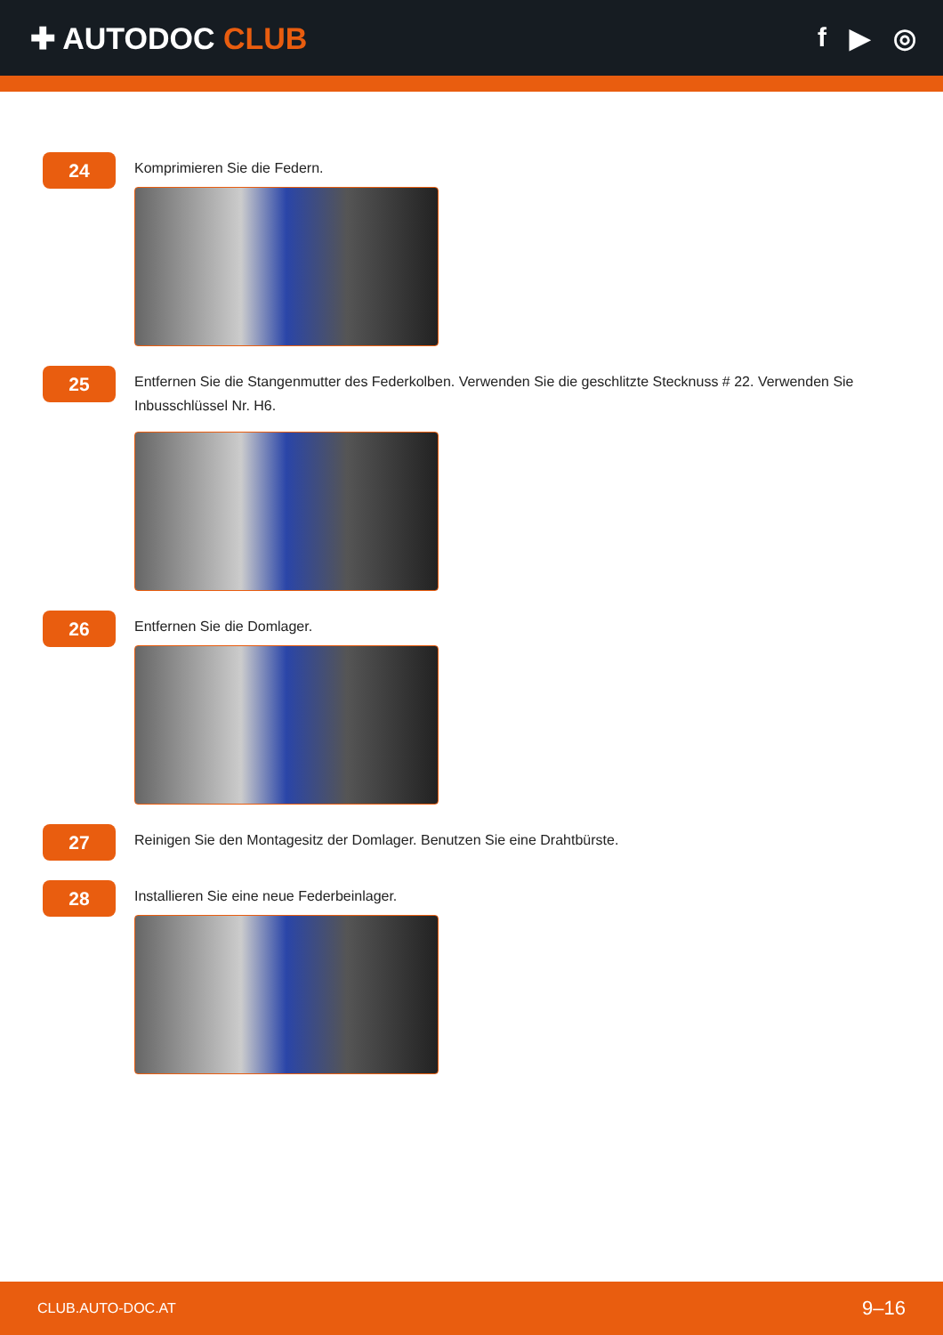✚ AUTODOC CLUB f ▶ ◎
24
Komprimieren Sie die Federn.
25
Entfernen Sie die Stangenmutter des Federkolben. Verwenden Sie die geschlitzte Stecknuss # 22. Verwenden Sie Inbusschlüssel Nr. H6.
26
Entfernen Sie die Domlager.
27
Reinigen Sie den Montagesitz der Domlager. Benutzen Sie eine Drahtbürste.
28
Installieren Sie eine neue Federbeinlager.
CLUB.AUTO-DOC.AT 9–16